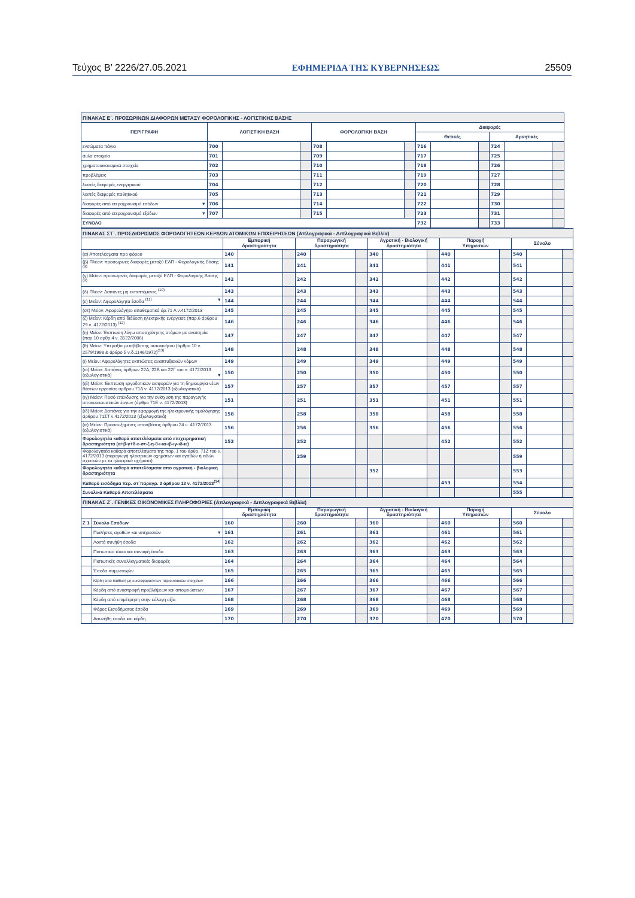Τεύχος Β’ 2226/27.05.2021 ΕΦΗΜΕΡΙΔΑ ΤΗΣ ΚΥΒΕΡΝΗΣΕΩΣ 25509
| ΠΙΝΑΚΑΣ Ε΄. ΠΡΟΣΩΡΙΝΩΝ ΔΙΑΦΟΡΩΝ ΜΕΤΑΞΥ ΦΟΡΟΛΟΓΙΚΗΣ - ΛΟΓΙΣΤΙΚΗΣ ΒΑΣΗΣ | | | | | | | | | | | | |
| --- | --- | --- | --- | --- | --- | --- | --- | --- | --- | --- | --- | --- |
| ΠΕΡΙΓΡΑΦΗ | ΛΟΓΙΣΤΙΚΗ ΒΑΣΗ | | | ΦΟΡΟΛΟΓΙΚΗ ΒΑΣΗ | | | Διαφορές | | | | | |
| | | | | | | | Θετικές | | | Αρνητικές | | |
| ενσώματα πάγια | 700 | | | 708 | | | 716 | | | 724 | | |
| άυλα στοιχεία | 701 | | | 709 | | | 717 | | | 725 | | |
| χρηματοοικονομικά στοιχεία | 702 | | | 710 | | | 718 | | | 726 | | |
| προβλέψεις | 703 | | | 711 | | | 719 | | | 727 | | |
| λοιπές διαφορές ενεργητικού | 704 | | | 712 | | | 720 | | | 728 | | |
| λοιπές διαφορές παθητικού | 705 | | | 713 | | | 721 | | | 729 | | |
| διαφορές από ετεροχρονισμό εσόδων ▼ | 706 | | | 714 | | | 722 | | | 730 | | |
| διαφορές από ετεροχρονισμό εξόδων ▼ | 707 | | | 715 | | | 723 | | | 731 | | |
| ΣΥΝΟΛΟ | | | | | | | 732 | | | 733 | | |
| ΠΙΝΑΚΑΣ ΣΤ΄. ΠΡΟΣΔΙΟΡΙΣΜΟΣ ΦΟΡΟΛΟΓΗΤΕΩΝ ΚΕΡΔΩΝ ΑΤΟΜΙΚΩΝ ΕΠΙΧΕΙΡΗΣΕΩΝ (Απλογραφικά - Διπλογραφικά Βιβλία) | | | | | | | | | | | | | | | |
| --- | --- | --- | --- | --- | --- | --- | --- | --- | --- | --- | --- | --- | --- | --- | --- |
| | Εμπορική δραστηριότητα | | | Παραγωγική δραστηριότητα | | | Αγροτική - Βιολογική δραστηριότητα | | | Παροχή Υπηρεσιών | | | Σύνολο | | |
| (α) Αποτελέσματα προ φόρου | 140 | | | 240 | | | 340 | | | 440 | | | 540 | | |
| (β) Πλέον: προσωρινές διαφορές μεταξύ ΕΛΠ - Φορολογικής Βάσης <sup>(8)</sup> | 141 | | | 241 | | | 341 | | | 441 | | | 541 | | |
| (γ) Μείον: προσωρινές διαφορές μεταξύ ΕΛΠ - Φορολογικής Βάσης <sup>(9)</sup> | 142 | | | 242 | | | 342 | | | 442 | | | 542 | | |
| (δ) Πλέον: Δαπάνες μη εκπιπτόμενες <sup>(10)</sup> | 143 | | | 243 | | | 343 | | | 443 | | | 543 | | |
| (ε) Μείον: Αφορολόγητα έσοδα <sup>(11)</sup> ▼ | 144 | | | 244 | | | 344 | | | 444 | | | 544 | | |
| (στ) Μείον: Αφορολόγητο αποθεματικό άρ.71 Α ν.4172/2013 | 145 | | | 245 | | | 345 | | | 445 | | | 545 | | |
| (ζ) Μείον: Κέρδη από διάθεση ηλεκτρικής ενέργειας (παρ.6 άρθρου 29 ν. 4172/2013) <sup>(12)</sup> | 146 | | | 246 | | | 346 | | | 446 | | | 546 | | |
| (η) Μείον: Έκπτωση λόγω απασχόλησης ατόμων με αναπηρία (παρ.10 αρθρ.4 ν. 3522/2006) | 147 | | | 247 | | | 347 | | | 447 | | | 547 | | |
| (θ) Μείον: Υπεραξία μεταβίβασης αυτοκινήτου (άρθρο 10 ν. 2579/1998 & άρθρο 5 ν.δ.1146/1972)<sup>(13)</sup> | 148 | | | 248 | | | 348 | | | 448 | | | 548 | | |
| (ι) Μείον: Αφορολόγητες εκπτώσεις αναπτυξιακών νόμων | 149 | | | 249 | | | 349 | | | 449 | | | 549 | | |
| (ια) Μείον: Δαπάνες άρθρων 22Α, 22Β και 22Γ του ν. 4172/2013 (εξωλογιστικά) ▼ | 150 | | | 250 | | | 350 | | | 450 | | | 550 | | |
| (ιβ) Μείον: Έκπτωση εργοδοτικών εισφορών για τη δημιουργία νέων θέσεων εργασίας άρθρου 71Δ ν. 4172/2013 (εξωλογιστικά) | 157 | | | 257 | | | 357 | | | 457 | | | 557 | | |
| (ιγ) Μείον: Ποσό επένδυσης για την ενίσχυση της παραγωγής οπτικοακουστικών έργων (άρθρο 71Ε ν. 4172/2013) | 151 | | | 251 | | | 351 | | | 451 | | | 551 | | |
| (ιδ) Μείον: Δαπάνες για την εφαρμογή της ηλεκτρονικής τιμολόγησης άρθρου 71ΣΤ ν.4172/2013 (εξωλογιστικά) | 158 | | | 258 | | | 358 | | | 458 | | | 558 | | |
| (ιε) Μείον: Προσαυξημένες αποσβέσεις άρθρου 24 ν. 4172/2013 (εξωλογιστικά) | 156 | | | 256 | | | 356 | | | 456 | | | 556 | | |
| Φορολογητέα καθαρά αποτελέσματα από επιχειρηματική δραστηριότητα (α+β-γ+δ-ε-στ-ζ-η-θ-ι-ια-ιβ-ιγ-ιδ-ιε) | 152 | | | 252 | | | | | | 452 | | | 552 | | |
| Φορολογητέα καθαρά αποτελέσματα της παρ. 1 του άρθρ. 71Ζ του ν. 4172/2013 (παραγωγή ηλεκτρικών οχημάτων και αγαθών ή ειδών σχετικών με τα ηλεκτρικά οχήματα) | | | | 259 | | | | | | | | | 559 | | |
| Φορολογητέα καθαρά αποτελέσματα από αγροτική - βιολογική δραστηριότητα | | | | | | | 352 | | | | | | 553 | | |
| Καθαρό εισόδημα περ. στ΄παραγρ. 2 άρθρου 12 ν. 4172/2013<sup>(14)</sup> | | | | | | | | | | 453 | | | 554 | | |
| Συνολικά Καθαρά Αποτελέσματα | | | | | | | | | | | | | 555 | | |
| ΠΙΝΑΚΑΣ Ζ΄. ΓΕΝΙΚΕΣ ΟΙΚΟΝΟΜΙΚΕΣ ΠΛΗΡΟΦΟΡΙΕΣ (Απλογραφικά - Διπλογραφικά Βιβλία) | | | | | | | | | | | | | | | | |
| --- | --- | --- | --- | --- | --- | --- | --- | --- | --- | --- | --- | --- | --- | --- | --- | --- |
| | | Εμπορική δραστηριότητα | | | Παραγωγική δραστηριότητα | | | Αγροτική - Βιολογική δραστηριότητα | | | Παροχή Υπηρεσιών | | | Σύνολο | | |
| Ζ΄1 | Σύνολο Εσόδων | 160 | | | 260 | | | 360 | | | 460 | | | 560 | | |
| | Πωλήσεις αγαθών και υπηρεσιών ▼ | 161 | | | 261 | | | 361 | | | 461 | | | 561 | | |
| | Λοιπά συνήθη έσοδα | 162 | | | 262 | | | 362 | | | 462 | | | 562 | | |
| | Πιστωτικοί τόκοι και συναφή έσοδα | 163 | | | 263 | | | 363 | | | 463 | | | 563 | | |
| | Πιστωτικές συναλλαγματικές διαφορές | 164 | | | 264 | | | 364 | | | 464 | | | 564 | | |
| | Έσοδα συμμετοχών | 165 | | | 265 | | | 365 | | | 465 | | | 565 | | |
| | Κέρδη απο διάθεση μη κυκλοφορούντων περιουσιακών στοιχείων | 166 | | | 266 | | | 366 | | | 466 | | | 566 | | |
| | Κέρδη από αναστροφή προβλέψεων και απομειώσεων | 167 | | | 267 | | | 367 | | | 467 | | | 567 | | |
| | Κέρδη από επιμέτρηση στην εύλογη αξία | 168 | | | 268 | | | 368 | | | 468 | | | 568 | | |
| | Φόρος Εισοδήματος έσοδα | 169 | | | 269 | | | 369 | | | 469 | | | 569 | | |
| | Ασυνήθη έσοδα και κέρδη | 170 | | | 270 | | | 370 | | | 470 | | | 570 | | |